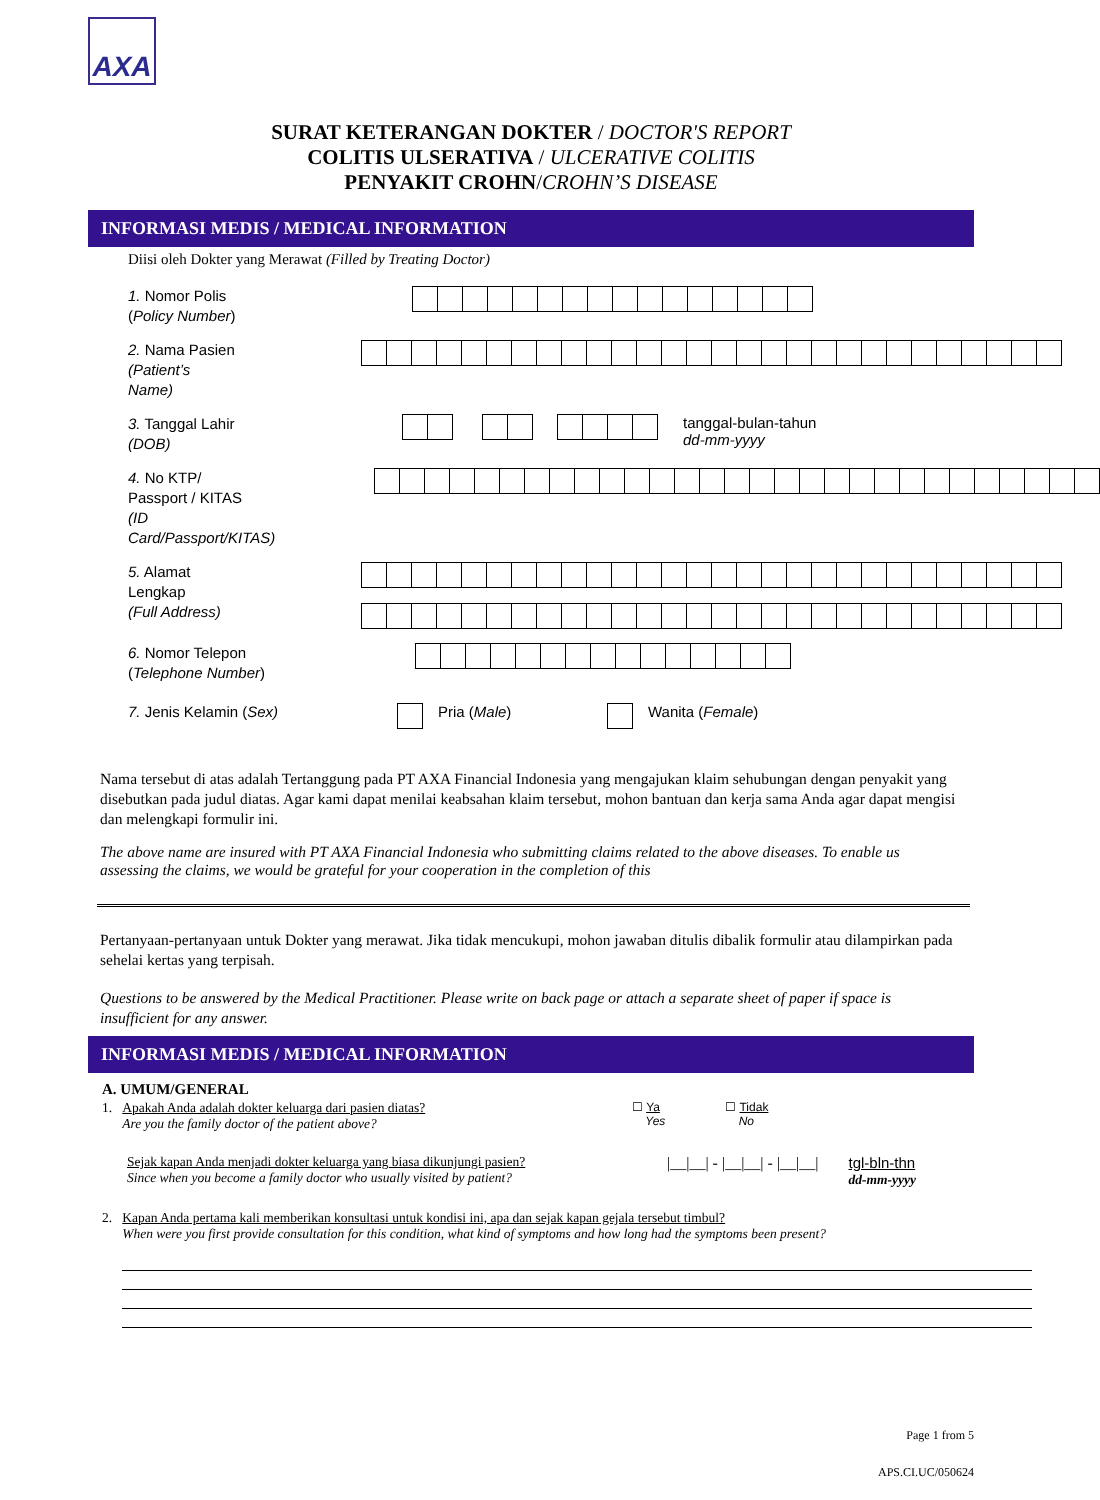AXA
SURAT KETERANGAN DOKTER / DOCTOR'S REPORT
COLITIS ULSERATIVA / ULCERATIVE COLITIS
PENYAKIT CROHN/CROHN’S DISEASE
INFORMASI MEDIS / MEDICAL INFORMATION
Diisi oleh Dokter yang Merawat (Filled by Treating Doctor)
1. Nomor Polis
(Policy Number)
2. Nama Pasien
(Patient’s Name)
3. Tanggal Lahir
(DOB)
tanggal-bulan-tahun
dd-mm-yyyy
4. No KTP/
Passport / KITAS
(ID Card/Passport/KITAS)
5. Alamat Lengkap
(Full Address)
6. Nomor Telepon
(Telephone Number)
7. Jenis Kelamin (Sex) Pria (Male) Wanita (Female)
Nama tersebut di atas adalah Tertanggung pada PT AXA Financial Indonesia yang mengajukan klaim sehubungan dengan penyakit yang disebutkan pada judul diatas. Agar kami dapat menilai keabsahan klaim tersebut, mohon bantuan dan kerja sama Anda agar dapat mengisi dan melengkapi formulir ini.
The above name are insured with PT AXA Financial Indonesia who submitting claims related to the above diseases. To enable us assessing the claims, we would be grateful for your cooperation in the completion of this
Pertanyaan-pertanyaan untuk Dokter yang merawat. Jika tidak mencukupi, mohon jawaban ditulis dibalik formulir atau dilampirkan pada sehelai kertas yang terpisah.
Questions to be answered by the Medical Practitioner. Please write on back page or attach a separate sheet of paper if space is insufficient for any answer.
INFORMASI MEDIS / MEDICAL INFORMATION
A. UMUM/GENERAL
1. Apakah Anda adalah dokter keluarga dari pasien diatas?
Are you the family doctor of the patient above?
☐ Ya
Yes
☐ Tidak
No
Sejak kapan Anda menjadi dokter keluarga yang biasa dikunjungi pasien?
Since when you become a family doctor who usually visited by patient?
|__|__| - |__|__| - |__|__| tgl-bln-thn
dd-mm-yyyy
2. Kapan Anda pertama kali memberikan konsultasi untuk kondisi ini, apa dan sejak kapan gejala tersebut timbul?
When were you first provide consultation for this condition, what kind of symptoms and how long had the symptoms been present?
Page 1 from 5
APS.CI.UC/050624